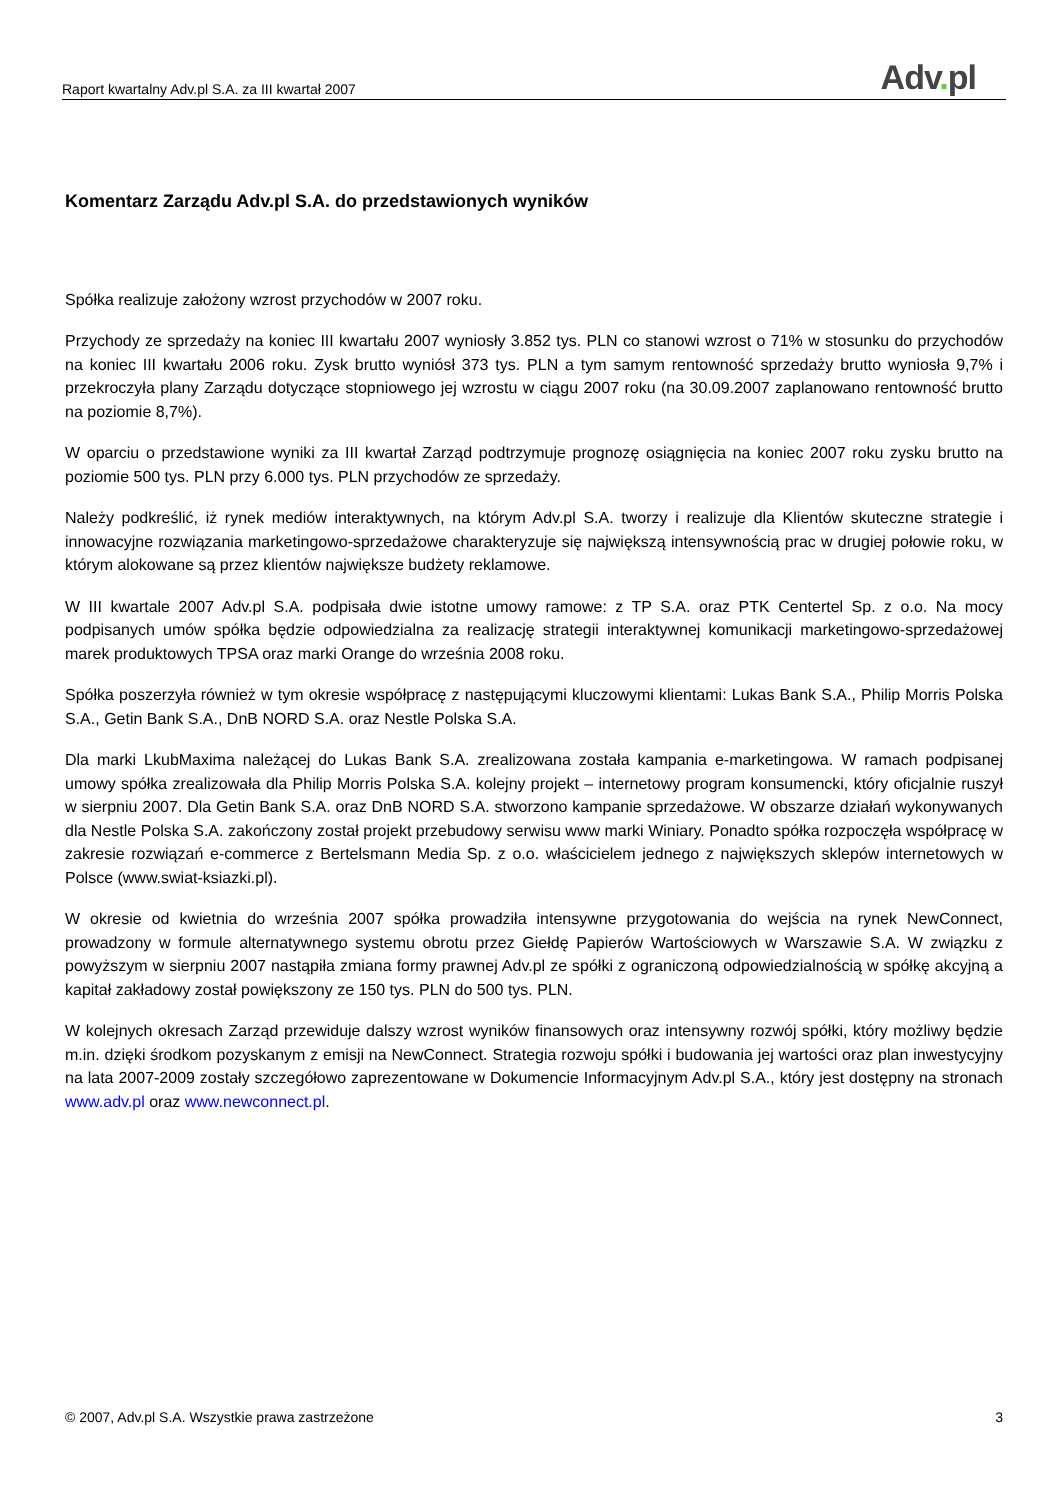Raport kwartalny Adv.pl S.A. za III kwartał 2007
Adv. pl
Komentarz Zarządu Adv.pl S.A. do przedstawionych wyników
Spółka realizuje założony wzrost przychodów w 2007 roku.
Przychody ze sprzedaży na koniec III kwartału 2007 wyniosły 3.852 tys. PLN co stanowi wzrost o 71% w stosunku do przychodów na koniec III kwartału 2006 roku. Zysk brutto wyniósł 373 tys. PLN a tym samym rentowność sprzedaży brutto wyniosła 9,7% i przekroczyła plany Zarządu dotyczące stopniowego jej wzrostu w ciągu 2007 roku (na 30.09.2007 zaplanowano rentowność brutto na poziomie 8,7%).
W oparciu o przedstawione wyniki za III kwartał Zarząd podtrzymuje prognozę osiągnięcia na koniec 2007 roku zysku brutto na poziomie 500 tys. PLN przy 6.000 tys. PLN przychodów ze sprzedaży.
Należy podkreślić, iż rynek mediów interaktywnych, na którym Adv.pl S.A. tworzy i realizuje dla Klientów skuteczne strategie i innowacyjne rozwiązania marketingowo-sprzedażowe charakteryzuje się największą intensywnością prac w drugiej połowie roku, w którym alokowane są przez klientów największe budżety reklamowe.
W III kwartale 2007 Adv.pl S.A. podpisała dwie istotne umowy ramowe: z TP S.A. oraz PTK Centertel Sp. z o.o. Na mocy podpisanych umów spółka będzie odpowiedzialna za realizację strategii interaktywnej komunikacji marketingowo-sprzedażowej marek produktowych TPSA oraz marki Orange do września 2008 roku.
Spółka poszerzyła również w tym okresie współpracę z następującymi kluczowymi klientami: Lukas Bank S.A., Philip Morris Polska S.A., Getin Bank S.A., DnB NORD S.A. oraz Nestle Polska S.A.
Dla marki LkubMaxima należącej do Lukas Bank S.A. zrealizowana została kampania e-marketingowa. W ramach podpisanej umowy spółka zrealizowała dla Philip Morris Polska S.A. kolejny projekt – internetowy program konsumencki, który oficjalnie ruszył w sierpniu 2007. Dla Getin Bank S.A. oraz DnB NORD S.A. stworzono kampanie sprzedażowe. W obszarze działań wykonywanych dla Nestle Polska S.A. zakończony został projekt przebudowy serwisu www marki Winiary. Ponadto spółka rozpoczęła współpracę w zakresie rozwiązań e-commerce z Bertelsmann Media Sp. z o.o. właścicielem jednego z największych sklepów internetowych w Polsce (www.swiat-ksiazki.pl).
W okresie od kwietnia do września 2007 spółka prowadziła intensywne przygotowania do wejścia na rynek NewConnect, prowadzony w formule alternatywnego systemu obrotu przez Giełdę Papierów Wartościowych w Warszawie S.A. W związku z powyższym w sierpniu 2007 nastąpiła zmiana formy prawnej Adv.pl ze spółki z ograniczoną odpowiedzialnością w spółkę akcyjną a kapitał zakładowy został powiększony ze 150 tys. PLN do 500 tys. PLN.
W kolejnych okresach Zarząd przewiduje dalszy wzrost wyników finansowych oraz intensywny rozwój spółki, który możliwy będzie m.in. dzięki środkom pozyskanym z emisji na NewConnect. Strategia rozwoju spółki i budowania jej wartości oraz plan inwestycyjny na lata 2007-2009 zostały szczegółowo zaprezentowane w Dokumencie Informacyjnym Adv.pl S.A., który jest dostępny na stronach www.adv.pl oraz www.newconnect.pl.
© 2007, Adv.pl S.A. Wszystkie prawa zastrzeżone 3